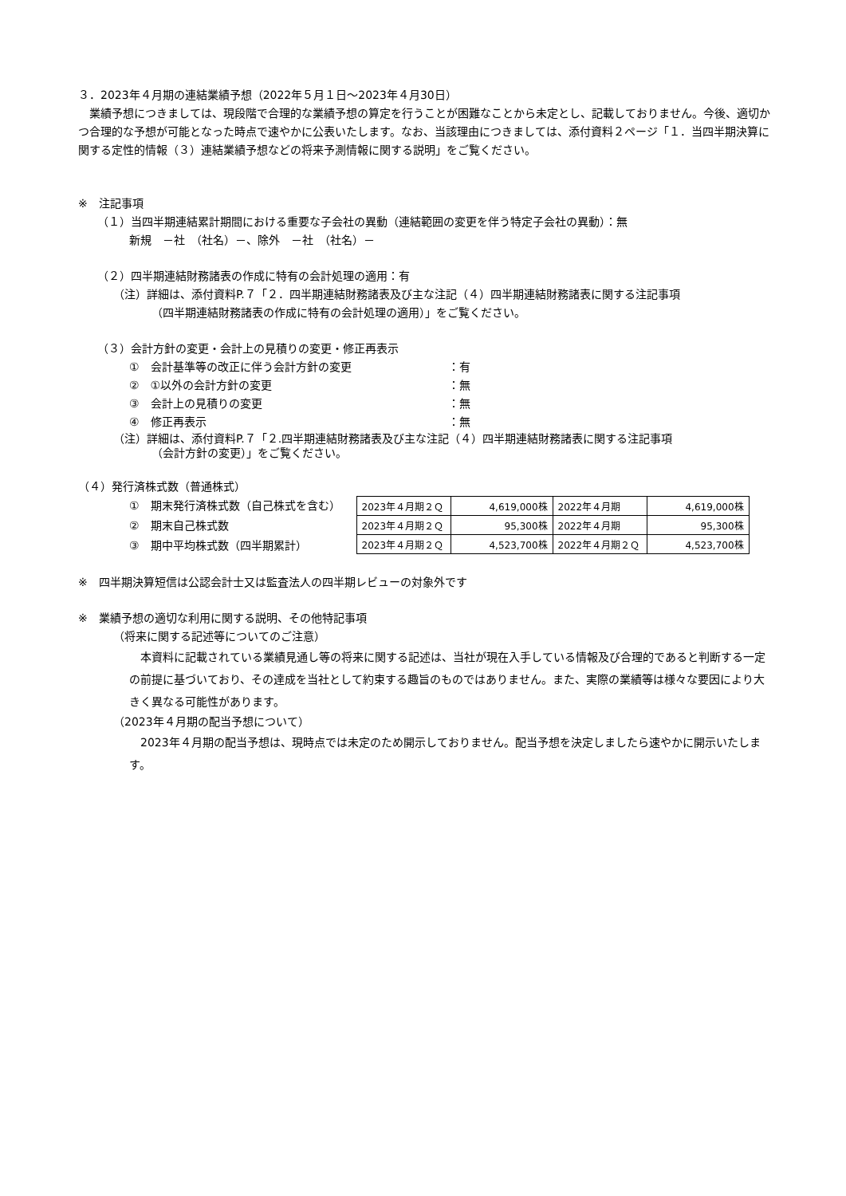３．2023年４月期の連結業績予想（2022年５月１日～2023年４月30日）
　業績予想につきましては、現段階で合理的な業績予想の算定を行うことが困難なことから未定とし、記載しておりません。今後、適切かつ合理的な予想が可能となった時点で速やかに公表いたします。なお、当該理由につきましては、添付資料２ページ「１．当四半期決算に関する定性的情報（３）連結業績予想などの将来予測情報に関する説明」をご覧ください。
※　注記事項
（１）当四半期連結累計期間における重要な子会社の異動（連結範囲の変更を伴う特定子会社の異動）：無
新規　－社　（社名）－、除外　－社　（社名）－
（２）四半期連結財務諸表の作成に特有の会計処理の適用：有
（注）詳細は、添付資料P.７「２．四半期連結財務諸表及び主な注記（４）四半期連結財務諸表に関する注記事項
（四半期連結財務諸表の作成に特有の会計処理の適用）」をご覧ください。
（３）会計方針の変更・会計上の見積りの変更・修正再表示
①　会計基準等の改正に伴う会計方針の変更 ：有
②　①以外の会計方針の変更 ：無
③　会計上の見積りの変更 ：無
④　修正再表示 ：無
（注）詳細は、添付資料P.７「２.四半期連結財務諸表及び主な注記（４）四半期連結財務諸表に関する注記事項
（会計方針の変更）」をご覧ください。
（４）発行済株式数（普通株式）
①　期末発行済株式数（自己株式を含む）
②　期末自己株式数
③　期中平均株式数（四半期累計）
| 2023年４月期２Ｑ | 4,619,000株 | 2022年４月期 | 4,619,000株 |
| 2023年４月期２Ｑ | 95,300株 | 2022年４月期 | 95,300株 |
| 2023年４月期２Ｑ | 4,523,700株 | 2022年４月期２Ｑ | 4,523,700株 |
※　四半期決算短信は公認会計士又は監査法人の四半期レビューの対象外です
※　業績予想の適切な利用に関する説明、その他特記事項
（将来に関する記述等についてのご注意）
　本資料に記載されている業績見通し等の将来に関する記述は、当社が現在入手している情報及び合理的であると判断する一定の前提に基づいており、その達成を当社として約束する趣旨のものではありません。また、実際の業績等は様々な要因により大きく異なる可能性があります。
（2023年４月期の配当予想について）
　2023年４月期の配当予想は、現時点では未定のため開示しておりません。配当予想を決定しましたら速やかに開示いたします。